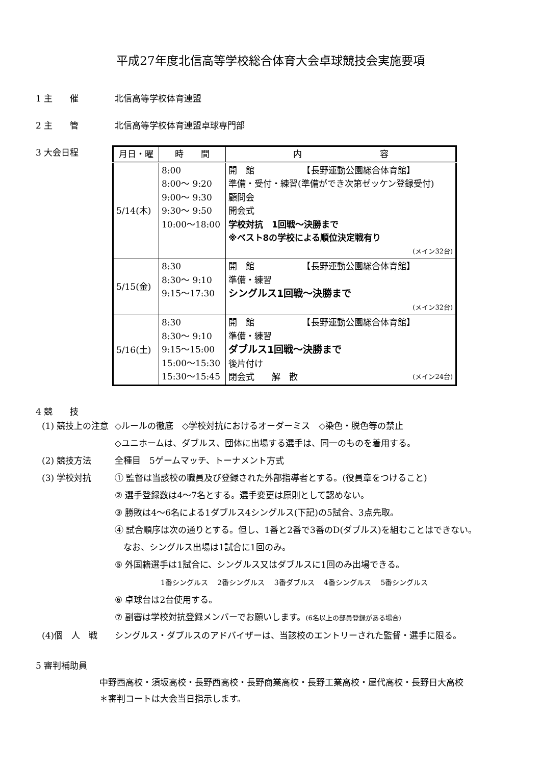平成27年度北信高等学校総合体育大会卓球競技会実施要項
1 主　　催 北信高等学校体育連盟
2 主　　管 北信高等学校体育連盟卓球専門部
3 大会日程
| 月日・曜 | 時 間 | 内 容 |
| --- | --- | --- |
| 5/14(木) | 8:00 8:00～ 9:20 9:00～ 9:30 9:30～ 9:50 10:00～18:00 | 開 館 【長野運動公園総合体育館】 準備・受付・練習(準備ができ次第ゼッケン登録受付) 顧問会 開会式 学校対抗 1回戦～決勝まで ※ベスト8の学校による順位決定戦有り (メイン32台) |
| 5/15(金) | 8:30 8:30～ 9:10 9:15～17:30 | 開 館 【長野運動公園総合体育館】 準備・練習 シングルス1回戦～決勝まで (メイン32台) |
| 5/16(土) | 8:30 8:30～ 9:10 9:15～15:00 15:00～15:30 15:30～15:45 | 開 館 【長野運動公園総合体育館】 準備・練習 ダブルス1回戦～決勝まで 後片付け 閉会式 解 散 (メイン24台) |
4 競　　技
(1) 競技上の注意 ◇ルールの徹底　◇学校対抗におけるオーダーミス　◇染色・脱色等の禁止
◇ユニホームは、ダブルス、団体に出場する選手は、同一のものを着用する。
(2) 競技方法 全種目　5ゲームマッチ、トーナメント方式
(3) 学校対抗 ① 監督は当該校の職員及び登録された外部指導者とする。(役員章をつけること)
② 選手登録数は4～7名とする。選手変更は原則として認めない。
③ 勝敗は4～6名による1ダブルス4シングルス(下記)の5試合、3点先取。
④ 試合順序は次の通りとする。但し、1番と2番で3番のD(ダブルス)を組むことはできない。
　なお、シングルス出場は1試合に1回のみ。
⑤ 外国籍選手は1試合に、シングルス又はダブルスに1回のみ出場できる。
1番シングルス　 2番シングルス　 3番ダブルス　 4番シングルス　 5番シングルス
⑥ 卓球台は2台使用する。
⑦ 副審は学校対抗登録メンバーでお願いします。(6名以上の部員登録がある場合)
(4)個　人　戦 シングルス・ダブルスのアドバイザーは、当該校のエントリーされた監督・選手に限る。
5 審判補助員
中野西高校・須坂高校・長野西高校・長野商業高校・長野工業高校・屋代高校・長野日大高校
＊審判コートは大会当日指示します。